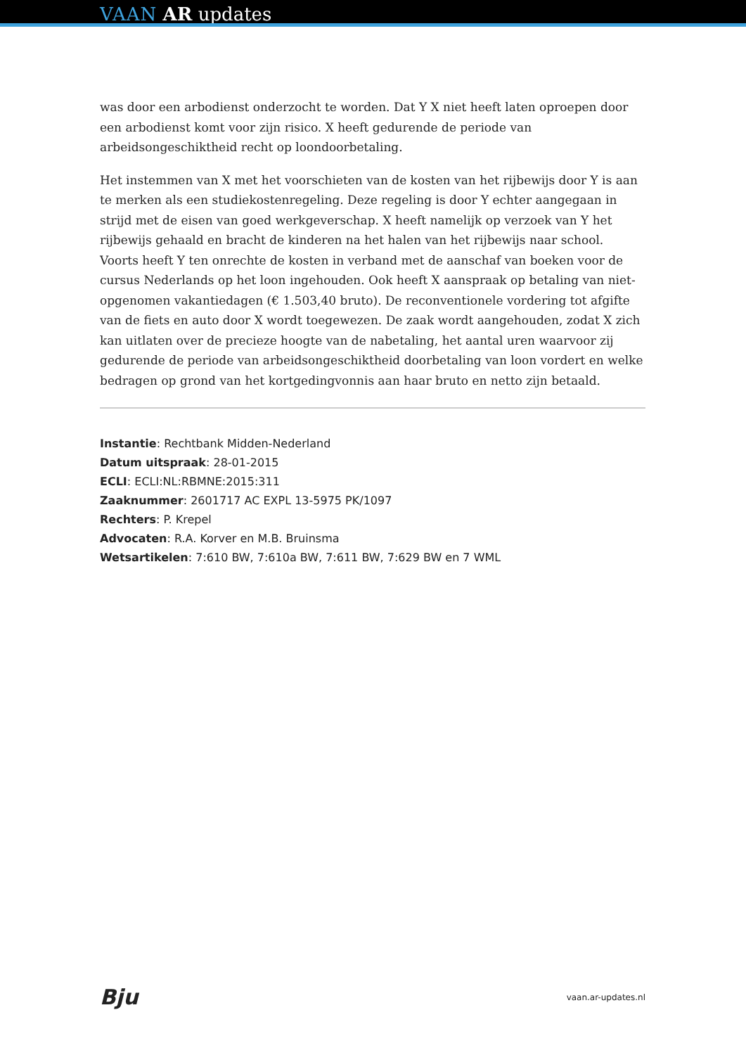VAAN AR updates
was door een arbodienst onderzocht te worden. Dat Y X niet heeft laten oproepen door een arbodienst komt voor zijn risico. X heeft gedurende de periode van arbeidsongeschiktheid recht op loondoorbetaling.
Het instemmen van X met het voorschieten van de kosten van het rijbewijs door Y is aan te merken als een studiekostenregeling. Deze regeling is door Y echter aangegaan in strijd met de eisen van goed werkgeverschap. X heeft namelijk op verzoek van Y het rijbewijs gehaald en bracht de kinderen na het halen van het rijbewijs naar school. Voorts heeft Y ten onrechte de kosten in verband met de aanschaf van boeken voor de cursus Nederlands op het loon ingehouden. Ook heeft X aanspraak op betaling van niet-opgenomen vakantiedagen (€ 1.503,40 bruto). De reconventionele vordering tot afgifte van de fiets en auto door X wordt toegewezen. De zaak wordt aangehouden, zodat X zich kan uitlaten over de precieze hoogte van de nabetaling, het aantal uren waarvoor zij gedurende de periode van arbeidsongeschiktheid doorbetaling van loon vordert en welke bedragen op grond van het kortgedingvonnis aan haar bruto en netto zijn betaald.
Instantie: Rechtbank Midden-Nederland
Datum uitspraak: 28-01-2015
ECLI: ECLI:NL:RBMNE:2015:311
Zaaknummer: 2601717 AC EXPL 13-5975 PK/1097
Rechters: P. Krepel
Advocaten: R.A. Korver en M.B. Bruinsma
Wetsartikelen: 7:610 BW, 7:610a BW, 7:611 BW, 7:629 BW en 7 WML
Bju vaan.ar-updates.nl